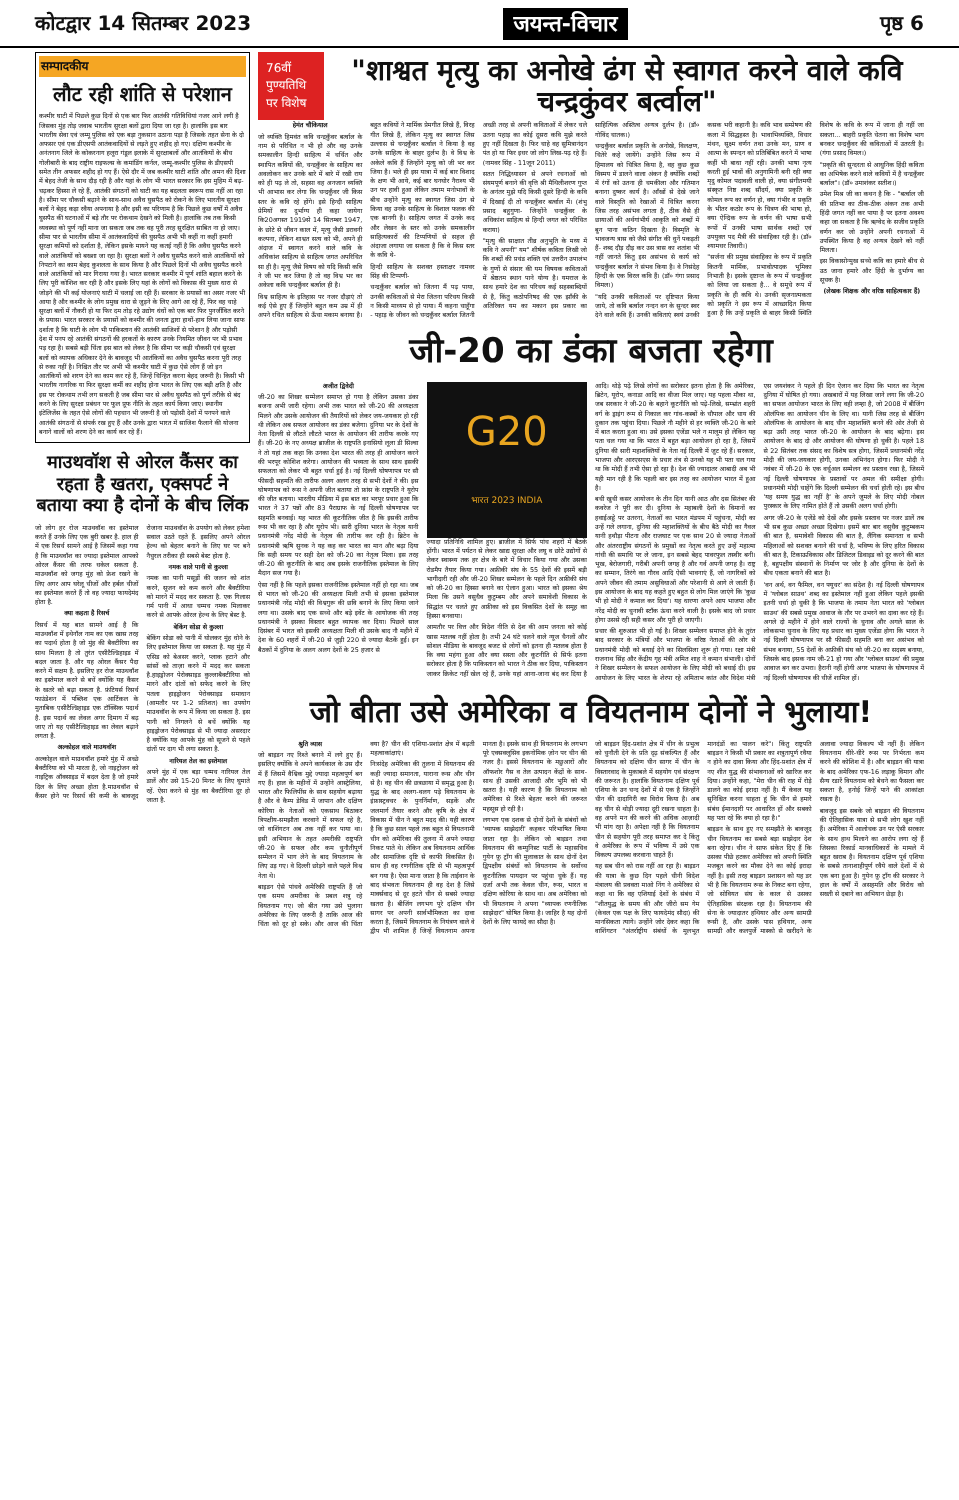कोटद्वार 14 सितम्बर 2023 जयन्त-विचार पृष्ठ 6
सम्पादकीय
लौट रही शांति से परेशान
कश्मीर घाटी में पिछले कुछ दिनों से एक बार फिर आतंकी गतिविधियां नजर आने लगी है जिसका मुंह तोड़ जवाब भारतीय सुरक्षा बलों द्वारा दिया जा रहा है। हालांकि इस बार भारतीय सेवा एवं जम्मू पुलिस को एक बड़ा नुकसान उठाना पड़ा है जिसके तहत सेना के दो अफसर एवं एक डीएसपी आतंकवादियों से लड़ते हुए शहीद हो गए। दक्षिण कश्मीर के अनंतनाग जिले के कोकरनाग हलूरा गंडूल इलाके में सुरक्षाबलों और आतंकियों के बीच गोलीबारी के बाद राष्ट्रीय राइफल्स के कमांडिंग कर्नल, जम्मू-कश्मीर पुलिस के डीएसपी समेत तीन अफसर शहीद हो गए हैं। ऐसे दौर में जब कश्मीर घाटी शांति और अमन की दिशा में बेहद तेजी के साथ दौड़ रही है और यहां के लोग भी भारत सरकार कि इस मुहिम में बढ़-चढ़कर हिस्सा ले रहे हैं, आतंकी संगठनों को घाटी का यह बदलता स्वरूप रास नहीं आ रहा है। सीमा पर चौकसी बढ़ाने के साथ-साथ अवैध घुसपैठ को रोकने के लिए भारतीय सुरक्षा बलों ने बेहद कड़ा रवैया अपनाया है और इसी का परिणाम है कि पिछले कुछ वर्षों में अवैध घुसपैठ की घटनाओं में बड़े तौर पर रोकथाम देखने को मिली है। हालांकि तब तक किसी व्यवस्था को पूर्ण नहीं माना जा सकता जब तक वह पूरी तरह सुरक्षित साबित ना हो जाए। सीमा पार से भारतीय सीमा में आतंकवादियों की घुसपैठ अभी भी कहीं ना कहीं हमारी सुरक्षा कमियों को दर्शाता है, लेकिन इसके मायने यह कतई नहीं है कि अवैध घुसपैठ करने वाले आतंकियों को बख्शा जा रहा है। सुरक्षा बलों ने अवैध घुसपैठ करने वाले आतंकियों को निपटाने का काम बेहद कुशलता के साथ किया है और पिछले दिनों भी अवैध घुसपैठ करने वाले आतंकियों को मार गिराया गया है। भारत सरकार कश्मीर में पूर्ण शांति बहाल करने के लिए पूरी कोशिश कर रही है और इसके लिए यहां के लोगों को विकास की मुख्य धारा से जोड़ने की भी कई योजनाएं घाटी में चलाई जा रही हैं। सरकार के प्रयासों का असर नजर भी आया है और कश्मीर के लोग प्रमुख धारा से जुड़ने के लिए आगे आ रहे हैं, फिर वह चाहे सुरक्षा बलों में नौकरी हो या फिर दम तोड़ रहे उद्योग धंधों को एक बार फिर पुनर्जीवित करने के प्रयास। भारत सरकार के प्रयासों को कश्मीर की जनता द्वारा हाथों-हाथ लिया जाना साफ दर्शाता है कि घाटी के लोग भी पाकिस्तान की आतंकी साजिशों से परेशान है और पड़ोसी देश में पनप रहे आतंकी संगठनों की हरकतों के कारण उनके नियमित जीवन पर भी प्रभाव पड़ रहा है। सबसे बड़ी चिंता इस बात को लेकर है कि सीमा पर कड़ी चौकसी एवं सुरक्षा बलों को व्यापक अधिकार देने के बावजूद भी आतंकियों का अवैध घुसपैठ करना पूरी तरह से रुका नहीं है। निश्चित तौर पर अभी भी कश्मीर घाटी में कुछ ऐसे लोग हैं जो इन आतंकियों को शरण देने का काम कर रहे हैं, जिन्हें चिन्हित करना बेहद जरूरी है। किसी भी भारतीय नागरिक या फिर सुरक्षा कर्मी का शहीद होना भारत के लिए एक बड़ी क्षति है और इस पर रोकथाम तभी लग सकती है जब सीमा पार से अवैध घुसपैठ को पूर्ण तरीके से बंद करने के लिए सुरक्षा प्रबंधन पर फूल प्रूफ नीति के तहत कार्य किया जाए। स्थानीय इंटेलिजेंस के तहत ऐसे लोगों की पहचान भी जरूरी है जो पड़ोसी देशों में पनपने वाले आतंकी संगठनों से संपर्क रख हुए हैं और उनके द्वारा भारत में साजिश फैलाने की योजना बनाने वालों को शरण देने का कार्य कर रहे हैं।
माउथवॉश से ओरल कैंसर का रहता है खतरा, एक्सपर्ट ने बताया क्या है दोनों के बीच लिंक
जो लोग हर रोज माउथवॉश का इस्तेमाल करते हैं उनके लिए एक बुरी खबर है. हाल ही में एक रिसर्च सामने आई है जिसमें कहा गया है कि माउथवॉश का ज्यादा इस्तेमाल आपको ओरल कैंसर की तरफ धकेल सकता है. माउथवॉश को जगह मुंह को फ्रेश रखने के लिए अगर आप घरेलू चीजों और हर्बल चीजों का इस्तेमाल करते हैं तो वह ज्यादा फायदेमंद होता है.
क्या कहता है रिसर्च
रिसर्च में यह बात सामने आई है कि माउथवॉश में इथेनॉल नाम का एक खास तरह का पदार्थ होता है जो मुंह की बैक्टीरिया का साथ मिलता है तो तुरंत एसीटैल्डिहाइड में बदल जाता है. और यह ओरल कैंसर पैदा करने में सक्षम है. इसलिए हर रोज माउथवॉश का इस्तेमाल करने से बचें क्योंकि यह कैंसर के खतरे को बढ़ा सकता है. फ्रंटियर्स रिसर्च फाउंडेशन में पब्लिश एक आर्टिकल के मुताबिक एसीटैल्डिहाइड एक टॉक्सिक पदार्थ है. इस पदार्थ का लेवल अगर दिमाग में बढ़ जाए तो यह एसीटैल्डिहाइड का लेवल बढ़ाने लगता है.
अल्कोहल वाले माउथवॉश
अल्कोहल वाले माउथवॉश हमारे मुंह में अच्छे बैक्टीरिया को भी मारता है, जो नाइट्रोजन को नाइट्रिक ऑक्साइड में बदल देता है जो हमारे दिल के लिए अच्छा होता है.माउथवॉश से कैंसर होने पर रिसर्च की कमी के बावजूद रोजाना माउथवॉश के उपयोग को लेकर हमेशा सवाल उठते रहते हैं. इसलिए अपने ओरल हेल्थ को बेहतर बनाने के लिए घर पर बने नैचुरल तरीका ही सबसे बेस्ट होता है.
नमक वाले पानी से कुल्ला
नमक का पानी मसूड़ों की जलन को शांत करने, सूजन को कम करने और बैक्टीरिया को मारने में मदद कर सकता है. एक गिलास गर्म पानी में आधा चम्मच नमक मिलाकर करने से आपके ओरल हेल्थ के लिए बेस्ट है.
बेकिंग सोडा से कुल्ला
बेकिंग सोडा को पानी में घोलकर मुंह धोने के लिए इस्तेमाल किया जा सकता है. यह मुंह में एसिड को बेअसर करने, प्लाक हटाने और सांसों को ताज़ा करने में मदद कर सकता है.हाइड्रोजन पेरोक्साइड कुल्लाबैक्टीरिया को मारने और दांतों को सफेद करने के लिए पतला हाइड्रोजन पेरोक्साइड समाधान (आमतौर पर 1-2 प्रतिशत) का उपयोग माउथवॉश के रूप में किया जा सकता है. इस पानी को निगलने से बचें क्योंकि यह हाइड्रोजन पेरोक्साइड से भी ज्यादा असरदार है क्योंकि यह आपके मुंह को सूजने से पहले दांतों पर दाग भी लगा सकता है.
नारियल तेल का इस्तेमाल
अपने मुंह में एक बड़ा चम्मच नारियल तेल डालें और उसे 15-20 मिनट के लिए घुमाते रहें. ऐसा करने से मुंह का बैक्टीरिया दूर हो जाता है.
76वीं पुण्यतिथि पर विशेष
"शाश्वत मृत्यु का अनोखे ढंग से स्वागत करने वाले कवि चन्द्रकुंवर बर्त्वाल"
हेमंत चौकियाल
जो व्यक्ति हिमवंत कवि चन्द्रकुँवर बर्त्वाल के नाम से परिचित न भी हो और वह उनके समकालीन हिन्दी साहित्य में चर्चित और स्थापित कवियों की, चन्द्रकुँवर के साहित्य का अवलोकन कर उनके बारे में बारे में रखी राय को ही पढ़ ले तो, सहसा वह अनजान व्यक्ति भी आभास कर लेगा कि चन्द्रकुँवर जी किस स्तर के कवि रहे होंगे। इसे हिन्दी साहित्य प्रेमियों का दुर्भाग्य ही कहा जायेगा कि20अगस्त 1919से 14 सितम्बर 1947, के छोटे से जीवन काल में, मृत्यु जैसी डरावनी कल्पना, लेकिन शाश्वत सत्य को भी, अपने ही अंदाज में स्वागत करने वाले कवि के अधिकांश साहित्य से साहित्य जगत अपरिचित सा ही है। मृत्यु जैसे विषय को यदि किसी कवि ने जी भर कर जिया है तो वह विश्व भर का अकेला कवि चन्द्रकुँवर बर्त्वाल ही है।
विश्व साहित्य के इतिहास पर नजर दौड़ाएं तो कई ऐसे हुए हैं जिन्होंने बहुत कम उम्र में ही अपने रचित साहित्य से ऊँचा मकाम बनाया है। बहुत कवियों ने मार्मिक प्रेमगीत लिखे हैं, विरह गीत लिखे हैं, लेकिन मृत्यु का स्वागत जिस उल्लास से चन्द्रकुँवर बर्त्वाल ने किया है वह उनके साहित्य के बाहर दुर्लभ है। वे विश्व के अकेले कवि हैं जिन्होंने मृत्यु को जी भर कर जिया है। भले ही इस यात्रा में कई बार विशाद के क्षण भी आये, कई बार घनघोर नैराश्य भी उन पर हावी हुआ लेकिन तमाम मनोभावों के बीच उन्होंने मृत्यु का स्वागत जिस ढंग से किया वह उनके साहित्य के विशाल फलक की एक बानगी है। साहित्य जगत में उनके कद और लेखन के स्तर को उनके समकालीन साहित्यकारों की टिप्पणियों से सहज ही अंदाजा लगाया जा सकता है कि वे किस स्तर के कवि थे-
हिन्दी साहित्य के सशक्त हस्ताक्षर नामवर सिंह की टिप्पणी-
चन्द्रकुँवर बर्त्वाल को जितना मैं पढ़ पाया, उनकी कविताओं से मेरा जितना परिचय किसी न किसी माध्यम से हो पाया। मैं कहना चाहूँगा - पहाड़ के जीवन को चन्द्रकुँवर बर्त्वाल जितनी अच्छी तरह से अपनी कविताओं में लेकर चले उतना पहाड़ का कोई दूसरा कवि मुझे करते हुए नहीं दिखता है। फिर चाहे वह सुमित्रानंदन पंत हो या फिर इधर जो लोग लिख-पढ़ रहे हैं। (नामवर सिंह - 11जून 2011)
सतत निद्धिध्यासन से अपने रचनाओं को संयमपूर्ण बनाने की वृत्ति श्री मैथिलीशरण गुप्त के अनंतर मुझे यदि किसी दूसरे हिन्दी के कवि में दिखाई दी तो चन्द्रकुँवर बर्त्वाल में। (शंभु प्रसाद बहुगुणा- जिन्होंने चन्द्रकुँवर के अधिकांश साहित्य से हिन्दी जगत को परिचित कराया)
"मृत्यु की साक्षात तीव्र अनुभूति के मध्य में कवि ने अपनी" यम" शीर्षक कविता लिखी जो कि शब्दों की प्रचंड शक्ति एवं उत्तरीन उपालंभ के गुणों से संसार की यम विषयक कविताओं में श्रेष्ठतम स्थान पाने योग्य है। यमराज के साथ हमारे देश का परिचय कई सहस्त्राब्दियों से है, किंतु कठोपनिषद की एक झाँकी के अतिरिक्त यम का मकान इस प्रकार का साहित्यिक अस्तित्व अन्यत्र दुर्लभ है। (डॉ० गोविंद चातक।)
चन्द्रकुँवर बर्त्वाल प्रकृति के अनोखे, विलक्षण, चितेरे कहे जायेंगे। उन्होंने जिस रूप में हिमालय को चित्रित किया है, वह कुछ कुछ विस्मय में डालने वाला अंकन है क्योंकि शब्दों में रंगों को उतना ही चमकीला और गतिमान बनाना दुष्कर कार्य है। आँखों से देखे जाने वाले विस्तृति को रेखाओं में चित्रित करना जिस तरह असंभव लगता है, ठीक वैसे ही छायाओं की अर्थगांभीर्य आकृति को शब्दों में बुन पाना कठिन दिखता है। विस्मृति के भावजन्य त्रास को जैसे संगीत की धुनें पकड़ती हैं- शब्द दौड़ दौड़ कर उस त्रास का शतांश भी नहीं जानते किंतु इस असंभव से कार्य को चन्द्रकुँवर बर्त्वाल ने संभव किया है। वे निसंदेह हिन्दी के एक विरल कवि हैं। (डॉ० गंगा प्रसाद विमल।)
"यदि उनकी कविताओं पर दृष्टिपात किया जाये, तो कवि बर्त्वाल नन्दन वन के सुन्दर स्वर देने वाले कवि हैं। उनकी कविताएं स्वयं उनकी कसक भरी कहानी है। कवि भाव सम्प्रेषण की कला में सिद्धहस्त है। भावाभिव्यक्ति, विचार मंथन, सूक्ष्म वर्णन तथा उनके मन, प्राण व आत्मा के स्पन्दन को प्रतिबिंबित करने में भाषा कहीं भी बाधा नहीं रही। उनकी भाषा नृत्य करती हुई भावों की अनुगामिनी बनी रही क्या मृदु कोमल पदावली वाली हो, क्या संगीतमयी संस्कृत निष्ठ शब्द सौंदर्य, क्या प्रकृति के कोमल रूप का वर्णन हो, क्या गंभीर व प्रकृति के भीतर कठोर रूप के चित्रण की भाषा हो, क्या ऐन्द्रिक रूप के वर्णन की भाषा सभी रूपों में उनकी भाषा सार्थक शब्दों एवं उपयुक्त पद मैत्री की संवाहिका रही है। (डॉ० श्यामधर तिवारी।)
"सर्जना की प्रमुख संवाहिका के रूप में प्रकृति कितनी मार्मिक, प्रभावोत्पादक भूमिका निभाती है। इसके दृष्टान्त के रूप में चन्द्रकुँवर को लिया जा सकता है... वे समूचे रूप में प्रकृति के ही कवि थे। उनकी सृजनात्मकता को प्रकृति ने इस रूप में आच्छादित किया हुआ है कि उन्हें प्रकृति से बाहर किसी स्थिति विशेष के कवि के रूप में जाना ही नहीं जा सकता... बाहरी प्रकृति चेतना का विशेष भाग बनकर चन्द्रकुँवर की कविताओं में उतरती है। (गंगा प्रसाद विमल।)
"प्रकृति की सुन्दरता से आधुनिक हिंदी कविता का अभिषेक करने वाले कवियों में है चन्द्रकुँवर बर्त्वाल"। (डॉ० उमाशंकर सतीश।)
उमेश मिश्र जी का कथन है कि - "बर्त्वाल जी की प्रतिभा का ठीक-ठीक अंकन तक अभी हिंदी जगत नहीं कर पाया है पर इतना अवश्य कहा जा सकता है कि ऋग्वेद के सजीव प्रकृति वर्णन कर जो उन्होंने अपनी रचनाओं में उपस्थित किया है वह अन्यत्र देखने को नहीं मिलता।
इस विकासोन्मुख सच्चे कवि का हमारे बीच से उठ जाना हमारे और हिंदी के दुर्भाग्य का सूचक है।
(लेखक शिक्षक और वरिष्ठ साहित्यकार हैं)
जी-20 का डंका बजता रहेगा
अजीत द्विवेदी
जी-20 का शिखर सम्मेलन समाप्त हो गया है लेकिन उसका डंका बजना अभी जारी रहेगा। अभी तक भारत को जी-20 की अध्यक्षता मिलने और उसके आयोजन की तैयारियों को लेकर जय-जयकार हो रही थी लेकिन अब सफल आयोजन का डंका बजेगा। दुनिया भर के देशों के नेता दिल्ली से लौटते लौटते भारत के आयोजन की तारीफ करके गए हैं। जी-20 के नए अध्यक्ष ब्राजील के राष्ट्रपति इनासियो लूला डी सिल्वा ने तो यहां तक कहा कि उनका देश भारत की तरह ही आयोजन करने की भरपूर कोशिश करेगा। आयोजन की भव्यता के साथ साथ इसकी सफलता को लेकर भी बहुत चर्चा हुई है। नई दिल्ली घोषणापत्र पर सौ फीसदी सहमति की तारीफ अलग अलग तरह से सभी देशों ने की। इस घोषणापत्र को रूस ने अपनी जीत बताया तो फ्रांस के राष्ट्रपति ने यूरोप की जीत बताया। भारतीय मीडिया में इस बात का भरपूर प्रचार हुआ कि भारत ने 37 पन्नों और 83 पैराग्राफ के नई दिल्ली घोषणापत्र पर सहमति बनवाई। यह भारत की कूटनीतिक जीत है कि इसकी तारीफ रूस भी कर रहा है और यूरोप भी। सारी दुनिया भारत के नेतृत्व यानी प्रधानमंत्री नरेंद्र मोदी के नेतृत्व की तारीफ कर रही है। ब्रिटेन के प्रधानमंत्री ऋषि सुनक ने यह कह कर भारत का मान और बढ़ा दिया कि सही समय पर सही देश को जी-20 का नेतृत्व मिला। इस तरह जी-20 की कूटनीति के बाद अब इसके राजनीतिक इस्तेमाल के लिए मैदान सज गया है।
ऐसा नहीं है कि पहले इसका राजनीतिक इस्तेमाल नहीं हो रहा था। जब से भारत को जी-20 की अध्यक्षता मिली तभी से इसका इस्तेमाल प्रधानमंत्री नरेंद्र मोदी की विश्वगुरू की छवि बनाने के लिए किया जाने लगा था। उसके बाद एक सच्चे और बड़े इवेंट के आयोजक की तरह प्रधानमंत्री ने इसका विस्तार बहुत व्यापक कर दिया। पिछले साल दिसंबर में भारत को इसकी अध्यक्षता मिली थी उसके बाद नौ महीने में देश के 60 शहरों में जी-20 से जुड़ी 220 से ज्यादा बैठकें हुईं। इन बैठकों में दुनिया के अलग अलग देशों के 25 हजार से
G20
भारत 2023 INDIA
ज्यादा प्रतिनिधि शामिल हुए। ब्राजील में सिर्फ पांच शहरों में बैठकें होंगी। भारत में पर्यटन से लेकर खाद्य सुरक्षा और लघु व छोटे उद्योगों से लेकर स्वास्थ्य तक हर क्षेत्र के बारे में विचार किया गया और उसका रोडमैप तैयार किया गया। अफ्रीकी संघ के 55 देशों की इसमें बड़ी भागीदारी रही और जी-20 शिखर सम्मेलन के पहले दिन अफ्रीकी संघ को जी-20 का हिस्सा बनाने का ऐलान हुआ। भारत को इसका श्रेय मिला कि उसने वसुधैव कुटुम्बम और अपने समावेशी विकास के सिद्धांत पर चलते हुए अफ्रीका को इस विकसित देशों के समूह का हिस्सा बनवाया।
आमतौर पर वित्त और विदेश नीति से देश की आम जनता को कोई खास मतलब नहीं होता है। तभी 24 घंटे चलने वाले न्यूज चैनलों और सोशल मीडिया के बावजूद बजट से लोगों को इतना ही मतलब होता है कि क्या महंगा हुआ और क्या सस्ता और कूटनीति से सिर्फ इतना सरोकार होता है कि पाकिस्तान को भारत ने ठीक कर दिया, पाकिस्तान जाकर क्रिकेट नहीं खेल रहे हैं, उनके यहां आना-जाना बंद कर दिया है आदि। थोड़े पढ़े लिखे लोगों का सरोकार इतना होता है कि अमेरिका, ब्रिटेन, यूरोप, कनाडा आदि का वीजा मिल जाए। यह पहला मौका था, जब सरकार ने जी-20 के बहाने कूटनीति को पढ़े-लिखे, सम्भ्रांत शहरी वर्ग के ड्राइंग रूम से निकाल कर गांव-कस्बों के चौपाल और चाय की दुकान तक पहुंचा दिया। पिछले नौ महीने से हर व्यक्ति जी-20 के बारे में बात करता हुआ था। उसे इसका एजेंडा भले न मालूम हो लेकिन यह पता चल गया था कि भारत में बहुत बड़ा आयोजन हो रहा है, जिसमें दुनिया की सारी महाशक्तियों के नेता नई दिल्ली में जुट रहे हैं। सरकार, भाजपा और आरएसएस के प्रचार तंत्र से उनको यह भी पता चल गया था कि मोदी हैं तभी ऐसा हो रहा है। देश की ज्यादातर आबादी अब भी यही मान रही है कि पहली बार इस तरह का आयोजन भारत में हुआ है।
बची खुची कसर आयोजन के तीन दिन यानी आठ और दस सितंबर की कवरेज ने पूरी कर दी। दुनिया के महाबली देशों के विमानों का हवाईअड्डे पर उतरना, नेताओं का भारत मंडपम में पहुंचना, मोदी का उन्हें गले लगाना, दुनिया की महाशक्तियों के बीच बैठे मोदी का गैवल यानी हथौड़ा पीटना और राजघाट पर एक साथ 20 से ज्यादा नेताओं और अंतरराष्ट्रीय संगठनों के प्रमुखों का नेतृत्व करते हुए उन्हें महात्मा गांधी की समाधि पर ले जाना, इन सबसे बेहद पावरफुल तस्वीर बनी। भूख, बेरोजगारी, गरीबी अपनी जगह है और गर्व अपनी जगह है। राष्ट्र का सम्मान, तिरंगे का गौरव आदि ऐसी भावनाएं हैं, जो नागरिकों को अपने जीवन की तमाम असुविधाओं और परेशानी से आगे ले जाती हैं। इस आयोजन के बाद यह कहते हुए बहुत से लोग मिल जाएंगे कि 'कुछ भी हो मोदी ने कमाल कर दिया'। यह धारणा अपने आप भाजपा और नरेंद्र मोदी का चुनावी स्टॉक ऊंचा करने वाली है। इसके बाद जो प्रचार होगा उससे रही सही कसर और पूरी हो जाएगी।
प्रचार की शुरुआत भी हो गई है। शिखर सम्मेलन समाप्त होने के तुरंत बाद सरकार के मंत्रियों और भाजपा के वरिष्ठ नेताओं की ओर से प्रधानमंत्री मोदी को बधाई देने का सिलसिला शुरू हो गया। रक्षा मंत्री राजनाथ सिंह और केंद्रीय गृह मंत्री अमित शाह ने कमान संभाली। दोनों ने शिखर सम्मेलन के सफल आयोजन के लिए मोदी को बधाई दी। इस आयोजन के लिए भारत के शेरपा रहे अमिताभ कांत और विदेश मंत्री एस जयशंकर ने पहले ही दिन ऐलान कर दिया कि भारत का नेतृत्व दुनिया में घोषित हो गया। अखबारों में यह लिखा जाने लगा कि जी-20 का सफल आयोजन भारत के लिए वही लम्हा है, जो 2008 में बीजिंग ओलंपिक का आयोजन चीन के लिए था। यानी जिस तरह से बीजिंग ओलंपिक के आयोजन के बाद चीन महाशक्ति बनने की ओर तेजी से बढ़ा उसी तरह भारत जी-20 के आयोजन के बाद बढ़ेगा। इस आयोजन के बाद दो और आयोजन की घोषणा हो चुकी है। पहले 18 से 22 सितंबर तक संसद का विशेष सत्र होगा, जिसमें प्रधानमंत्री नरेंद्र मोदी की जय-जयकार होगी, उनका अभिनंदन होगा। फिर मोदी ने नवंबर में जी-20 के एक वर्चुअल सम्मेलन का प्रस्ताव रखा है, जिसमें नई दिल्ली घोषणापत्र के प्रस्तावों पर अमल की समीक्षा होगी। प्रधानमंत्री मोदी चाहेंगे कि दिल्ली सम्मेलन की चर्चा होती रहे। इस बीच 'यह समय युद्ध का नहीं है' के अपने जुमले के लिए मोदी नोबल पुरस्कार के लिए नामित होते हैं तो उसकी अलग चर्चा होगी।
अगर जी-20 के एजेंडे को देखें और इसके प्रस्ताव पर नजर डालें तब भी सब कुछ अच्छा अच्छा दिखेगा। इसमें बार बार वसुधैव कुटुम्बकम की बात है, समावेशी विकास की बात है, लैंगिक समानता व सभी महिलाओं को सशक्त बनाने की चर्चा है, भविष्य के लिए हरित विकास की बात है, टिकाऊविकास और डिजिटल डिवाइड को दूर करने की बात है, बहुपक्षीय संस्थानों के निर्माण पर जोर है और दुनिया के देशों के बीच एकता बनाने की बात है।
'वन अर्थ, वन फैमिल, वन फ्यूचर' का संदेश है। नई दिल्ली घोषणापत्र में 'ग्लोबल साउथ' शब्द का इस्तेमाल नहीं हुआ लेकिन पहले इसकी इतनी चर्चा हो चुकी है कि भाजपा के तमाम नेता भारत को 'ग्लोबल साउथ' की सबसे प्रमुख आवाज के तौर पर उभरने का दावा कर रहे हैं। अगले दो महीने में होने वाले राज्यों के चुनाव और अगले साल के लोकसभा चुनाव के लिए यह प्रचार का मुख्य एजेंडा होगा कि भारत ने नई दिल्ली घोषणापत्र पर सौ फीसदी सहमति बना कर असंभव को संभव बनाया, 55 देशों के अफ्रीकी संघ को जी-20 का सदस्य बनाया, जिसके बाद इसक नाम जी-21 हो गया और 'ग्लोबल साउथ' की प्रमुख आवाज बन कर उभरा। हैरानी नहीं होगी अगर भाजपा के घोषणापत्र में नई दिल्ली घोषणापत्र की चीजें शामिल हों।
जो बीता उसे अमेरिका व वियतनाम दोनों ने भुलाया!
श्रुति व्यास
जो बाइडन नए रिश्ते बनाने में लगे हुए हैं। इसलिए क्योंकि वे अपने कार्यकाल के उस दौर में हैं जिसमें वैश्विक मुद्दे ज्यादा महत्वपूर्ण बन गए हैं। हाल के महीनों में उन्होंने आस्ट्रेलिया, भारत और फिलिपींस के साथ सहयोग बढ़ाया है और वे कैम्प डेविड में जापान और दक्षिण कोरिया के नेताओं को एकसाथ बिठाकर त्रिपक्षीय-समझौता करवाने में सफल रहे है, जो वाशिंगटन अब तक नहीं कर पाया था। इसी अभियान के तहत अमरीकी राष्ट्रपति जी-20 के सफल और कम चुनौतीपूर्ण सम्मेलन में भाग लेने के बाद वियतनाम के लिए उड़ गए। वे दिल्ली छोड़ने वाले पहले विश्व नेता थे।
बाइडन ऐसे पांचवे अमेरिकी राष्ट्रपति हैं जो एक समय अमरीका के प्रबल शत्रु रहे वियतनाम गए। जो बीत गया उसे भुलाना अमेरिका के लिए जरूरी है ताकि आज की चिंता को दूर हो सके। और आज की चिंता क्या है? चीन की एशिया-प्रशांत क्षेत्र में बढ़ती महत्वाकांक्षाएं।
निःसंदेह अमेरिका की तुलना में वियतनाम की कही ज्यादा समानता, याराना रूस और चीन से है। वह चीन की छत्रछाया में समृद्ध हुआ है। युद्ध के बाद अलग-थलग पड़े वियतनाम के इंफ्रास्ट्रक्चर के पुनर्निर्माण, सड़कें और जलमार्ग तैयार करने और कृषि के क्षेत्र में विकास में चीन ने बहुत मदद की। यही कारण है कि कुछ साल पहले तक बहुत से वियतनामी चीन को अमेरिका की तुलना में अपने ज्यादा निकट पाते थे। लेकिन अब वियतनाम आर्थिक और सामाजिक दृष्टि से काफी विकसित है। साथ ही वह रणनीतिक दृष्टि से भी महत्वपूर्ण बन गया है। ऐसा माना जाता है कि ताईवान के बाद संभवतः वियतनाम ही वह देश है जिसे मार्क्सवाद से दूर हटते चीन से सबसे ज्यादा खतरा है। बीजिंग लगभग पूरे दक्षिण चीन सागर पर अपनी सार्वभौमिकता का दावा करता है, जिसमें वियतनाम के नियंत्रण वाले वे द्वीप भी शामिल हैं जिन्हें वियतनाम अपना मानता है। इसके साथ ही वियतनाम के लगभग पूरे एक्सक्लूसिव इकनोमिक ज़ोन पर चीन की नजर है। इससे वियतनाम के मछुआरों और ऑफशोर गैस व तेल उत्पादन केंद्रों के साथ-साथ ही उसकी आजादी और भूमि को भी खतरा है। यही कारण है कि वियतनाम को अमेरिका से रिश्ते बेहतर करने की जरूरत महसूस हो रही है।
लगभग एक दशक से दोनों देशों के संबंधों को 'व्यापक साझेदारी' कहकर परिभाषित किया जाता रहा है। लेकिन जो बाइडन तथा वियतनाम की कम्युनिस्ट पार्टी के महासचिव गुयेन फ़ु ट्रॉंग की मुलाकात के साथ दोनों देश द्विपक्षीय संबंधों को वियतनाम के सर्वोच्च कूटनीतिक पायदान पर पहुंचा चुके हैं। यह दर्जा अभी तक केवल चीन, रूस, भारत व दक्षिण कोरिया के साथ था। अब अमेरिका को भी वियतनाम ने अपना "व्यापक रणनीतिक साझेदार" घोषित किया है। जाहिर है यह दोनों देशों के लिए फायदे का सौदा है।
जो बाइडन हिंद-प्रशांत क्षेत्र में चीन के प्रभुत्व को चुनौती देने के प्रति दृढ़ संकल्पित हैं और वियतनाम को दक्षिण चीन सागर में चीन के विस्तारवाद के मुकाबले में सहयोग एवं संरक्षण की जरूरत है। हालांकि वियतनाम दक्षिण पूर्व एशिया के उन चन्द देशों में से एक है जिन्होंने चीन की दादागिरी का विरोध किया है। अब वह चीन से थोड़ी ज्यादा दूरी रखना चाहता है। वह अपने मन की करने की अधिक आज़ादी भी मांग रहा है। अपेक्षा नहीं है कि वियतनाम चीन से सहयोग पूरी तरह समाप्त कर दे किंतु वे अमेरिका के रूप में भविष्य में उसे एक विकल्प उपलब्ध करवाना चाहते हैं।
यह सब चीन को रास नहीं आ रहा है। बाइडन की यात्रा के कुछ दिन पहले चीनी विदेश मंत्रालय की प्रवक्ता माओ निंग ने अमेरिका से कहा था कि वह एशियाई देशों के संबंध में "शीतयुद्ध के समय की और जीरो सम गेम (केवल एक पक्ष के लिए फायदेमंद सौदा) की मानसिकता त्यागे। उन्होंने जोर देकर कहा कि वाशिंगटन "अंतर्राष्ट्रीय संबंधों के मूलभूत मानदंडों का पालन करे"। किंतु राष्ट्रपति बाइडन ने किसी भी प्रकार का शत्रुतापूर्ण रवैया न होने का दावा किया और हिंद-प्रशांत क्षेत्र में नए शीत युद्ध की संभावनाओं को खारिज कर दिया। उन्होंने कहा, "मेरा चीन की राह में रोड़े डालने का कोई इरादा नहीं है। मैं केवल यह सुनिश्चित करना चाहता हूं कि चीन से हमारे संबंध ईमानदारी पर आधारित हों और सबको यह पता रहे कि क्या हो रहा है।"
बाइडन के साथ हुए नए समझौते के बावजूद चीन वियतनाम का सबसे बड़ा साझेदार देश बना रहेगा। चीन ने साफ संकेत दिए हैं कि उसका पीछे हटकर अमेरिका को अपनी स्थिति मजबूत करने का मौका देने का कोई इरादा नहीं है। इसी तरह बाइडन प्रशासन को यह डर भी है कि वियतनाम रूस के निकट बना रहेगा, जो सोवियत संघ के काल से उसका ऐतिहासिक संरक्षक रहा है। वियतनाम की सेना के ज्यादातर हथियार और अन्य सामग्री रूसी है, और उसके पास हथियार, अन्य सामग्री और कलपुर्जे मास्को से खरीदने के अलावा ज्यादा विकल्प भी नहीं हैं। लेकिन वियतनाम धीरे-धीरे रूस पर निर्भरता कम करने की कोशिश में है। और बाइडन की यात्रा के बाद अमेरिका एफ-16 लड़ाकू विमान और सैन्य रडारें वियतनाम को बेचने का फैसला कर सकता है, हनोई जिन्हें पाने की आकांक्षा रखता है।
बावजूद इस सबके जो बाइडन की वियतनाम की ऐतिहासिक यात्रा से सभी लोग खुश नहीं हैं। अमेरिका में आलोचक उन पर ऐसी सरकार के साथ हाथ मिलाने का आरोप लगा रहे हैं जिसका रिकार्ड मानवाधिकारों के मामले में बहुत खराब है। वियतनाम दक्षिण पूर्व एशिया के सबसे तानाशाहीपूर्ण रवैये वाले देशों में से एक बना हुआ है। गुयेन फ़ु ट्रॉंग की सरकार ने हाल के वर्षों में असहमति और विरोध को सख्ती से दबाने का अभियान छेड़ा है।